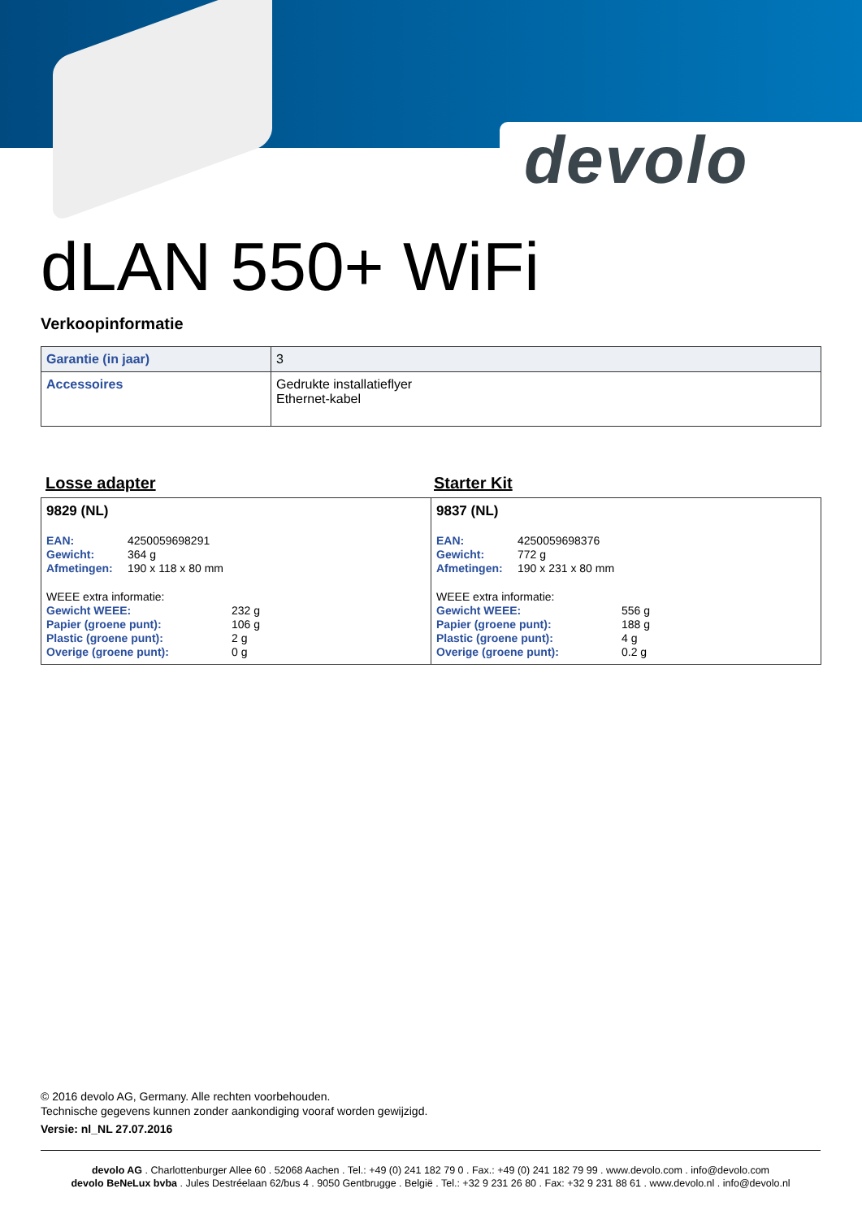devolo
dLAN 550+ WiFi
Verkoopinformatie
| Garantie (in jaar) | 3 |
| Accessoires | Gedrukte installatieflyer Ethernet-kabel |
Losse adapter Starter Kit
| 9829 (NL) / EAN: / 4250059698291 / / Gewicht: / 364 g / / Afmetingen: / 190 x 118 x 80 mm / / WEEE extra informatie: / / / Gewicht WEEE: / 232 g / / Papier (groene punt): / 106 g / / Plastic (groene punt): / 2 g / / Overige (groene punt): / 0 g / | 9837 (NL) / EAN: / 4250059698376 / / Gewicht: / 772 g / / Afmetingen: / 190 x 231 x 80 mm / / WEEE extra informatie: / / / Gewicht WEEE: / 556 g / / Papier (groene punt): / 188 g / / Plastic (groene punt): / 4 g / / Overige (groene punt): / 0.2 g / |
© 2016 devolo AG, Germany. Alle rechten voorbehouden.
Technische gegevens kunnen zonder aankondiging vooraf worden gewijzigd.
Versie: nl_NL 27.07.2016
devolo AG . Charlottenburger Allee 60 . 52068 Aachen . Tel.: +49 (0) 241 182 79 0 . Fax.: +49 (0) 241 182 79 99 . www.devolo.com . info@devolo.com
devolo BeNeLux bvba . Jules Destréelaan 62/bus 4 . 9050 Gentbrugge . België . Tel.: +32 9 231 26 80 . Fax: +32 9 231 88 61 . www.devolo.nl . info@devolo.nl